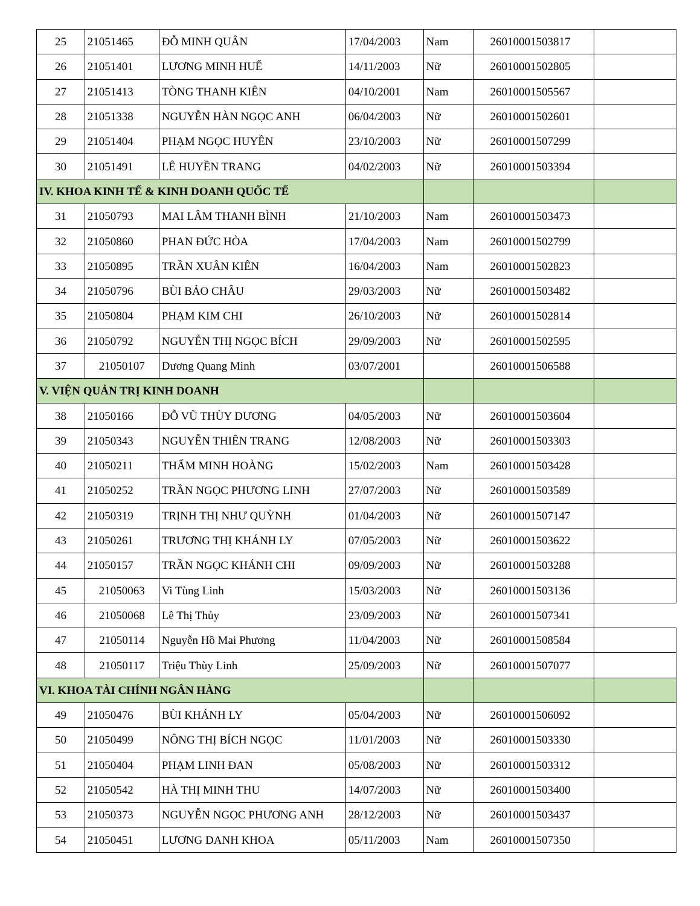| 25 | 21051465 | ĐỖ MINH QUÂN | 17/04/2003 | Nam | 26010001503817 | |
| 26 | 21051401 | LƯƠNG MINH HUẾ | 14/11/2003 | Nữ | 26010001502805 | |
| 27 | 21051413 | TÒNG THANH KIÊN | 04/10/2001 | Nam | 26010001505567 | |
| 28 | 21051338 | NGUYỄN HÀN NGỌC ANH | 06/04/2003 | Nữ | 26010001502601 | |
| 29 | 21051404 | PHẠM NGỌC HUYỀN | 23/10/2003 | Nữ | 26010001507299 | |
| 30 | 21051491 | LÊ HUYỀN TRANG | 04/02/2003 | Nữ | 26010001503394 | |
| IV. KHOA KINH TẾ & KINH DOANH QUỐC TẾ | | | | | | |
| 31 | 21050793 | MAI LÂM THANH BÌNH | 21/10/2003 | Nam | 26010001503473 | |
| 32 | 21050860 | PHAN ĐỨC HÒA | 17/04/2003 | Nam | 26010001502799 | |
| 33 | 21050895 | TRẦN XUÂN KIÊN | 16/04/2003 | Nam | 26010001502823 | |
| 34 | 21050796 | BÙI BẢO CHÂU | 29/03/2003 | Nữ | 26010001503482 | |
| 35 | 21050804 | PHẠM KIM CHI | 26/10/2003 | Nữ | 26010001502814 | |
| 36 | 21050792 | NGUYỄN THỊ NGỌC BÍCH | 29/09/2003 | Nữ | 26010001502595 | |
| 37 | 21050107 | Dương Quang Minh | 03/07/2001 | | 26010001506588 | |
| V. VIỆN QUẢN TRỊ KINH DOANH | | | | | | |
| 38 | 21050166 | ĐỖ VŨ THÙY DƯƠNG | 04/05/2003 | Nữ | 26010001503604 | |
| 39 | 21050343 | NGUYỄN THIÊN TRANG | 12/08/2003 | Nữ | 26010001503303 | |
| 40 | 21050211 | THẨM MINH HOÀNG | 15/02/2003 | Nam | 26010001503428 | |
| 41 | 21050252 | TRẦN NGỌC PHƯƠNG LINH | 27/07/2003 | Nữ | 26010001503589 | |
| 42 | 21050319 | TRỊNH THỊ NHƯ QUỲNH | 01/04/2003 | Nữ | 26010001507147 | |
| 43 | 21050261 | TRƯƠNG THỊ KHÁNH LY | 07/05/2003 | Nữ | 26010001503622 | |
| 44 | 21050157 | TRẦN NGỌC KHÁNH CHI | 09/09/2003 | Nữ | 26010001503288 | |
| 45 | 21050063 | Vi Tùng Linh | 15/03/2003 | Nữ | 26010001503136 | |
| 46 | 21050068 | Lê Thị Thủy | 23/09/2003 | Nữ | 26010001507341 | |
| 47 | 21050114 | Nguyễn Hồ Mai Phương | 11/04/2003 | Nữ | 26010001508584 | |
| 48 | 21050117 | Triệu Thùy Linh | 25/09/2003 | Nữ | 26010001507077 | |
| VI. KHOA TÀI CHÍNH NGÂN HÀNG | | | | | | |
| 49 | 21050476 | BÙI KHÁNH LY | 05/04/2003 | Nữ | 26010001506092 | |
| 50 | 21050499 | NÔNG THỊ BÍCH NGỌC | 11/01/2003 | Nữ | 26010001503330 | |
| 51 | 21050404 | PHẠM LINH ĐAN | 05/08/2003 | Nữ | 26010001503312 | |
| 52 | 21050542 | HÀ THỊ MINH THU | 14/07/2003 | Nữ | 26010001503400 | |
| 53 | 21050373 | NGUYỄN NGỌC PHƯƠNG ANH | 28/12/2003 | Nữ | 26010001503437 | |
| 54 | 21050451 | LƯƠNG DANH KHOA | 05/11/2003 | Nam | 26010001507350 | |